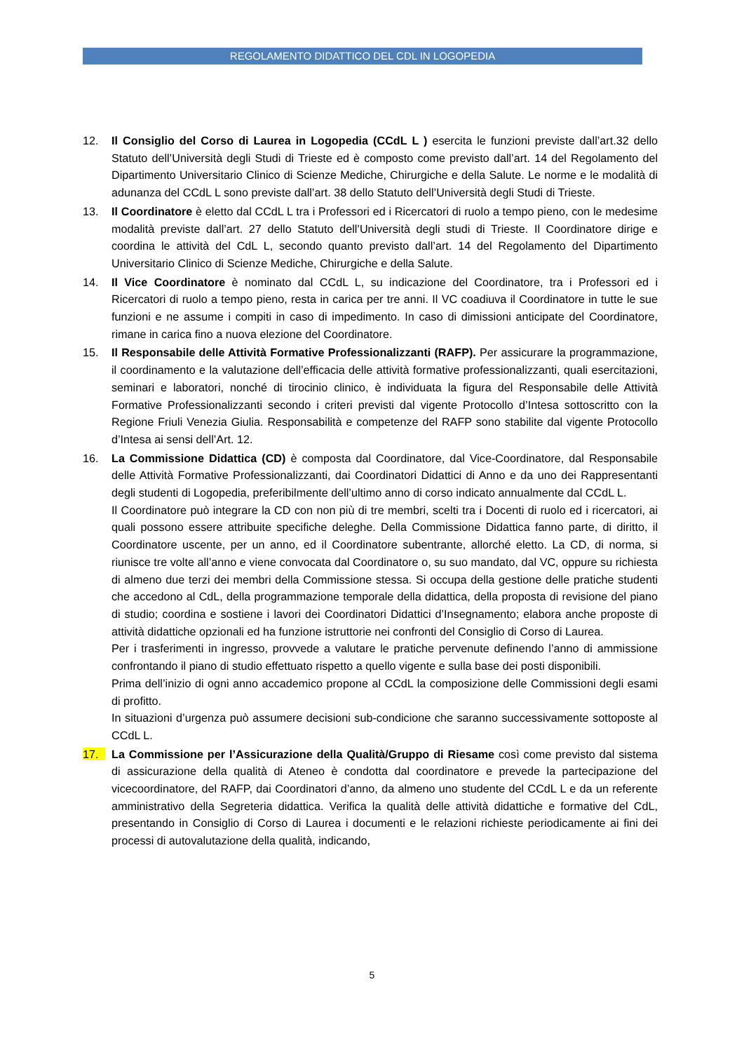REGOLAMENTO DIDATTICO DEL CDL IN LOGOPEDIA
12. Il Consiglio del Corso di Laurea in Logopedia (CCdL L ) esercita le funzioni previste dall’art.32 dello Statuto dell’Università degli Studi di Trieste ed è composto come previsto dall’art. 14 del Regolamento del Dipartimento Universitario Clinico di Scienze Mediche, Chirurgiche e della Salute. Le norme e le modalità di adunanza del CCdL L sono previste dall’art. 38 dello Statuto dell’Università degli Studi di Trieste.
13. Il Coordinatore è eletto dal CCdL L tra i Professori ed i Ricercatori di ruolo a tempo pieno, con le medesime modalità previste dall’art. 27 dello Statuto dell’Università degli studi di Trieste. Il Coordinatore dirige e coordina le attività del CdL L, secondo quanto previsto dall’art. 14 del Regolamento del Dipartimento Universitario Clinico di Scienze Mediche, Chirurgiche e della Salute.
14. Il Vice Coordinatore è nominato dal CCdL L, su indicazione del Coordinatore, tra i Professori ed i Ricercatori di ruolo a tempo pieno, resta in carica per tre anni. Il VC coadiuva il Coordinatore in tutte le sue funzioni e ne assume i compiti in caso di impedimento. In caso di dimissioni anticipate del Coordinatore, rimane in carica fino a nuova elezione del Coordinatore.
15. Il Responsabile delle Attività Formative Professionalizzanti (RAFP). Per assicurare la programmazione, il coordinamento e la valutazione dell’efficacia delle attività formative professionalizzanti, quali esercitazioni, seminari e laboratori, nonché di tirocinio clinico, è individuata la figura del Responsabile delle Attività Formative Professionalizzanti secondo i criteri previsti dal vigente Protocollo d’Intesa sottoscritto con la Regione Friuli Venezia Giulia. Responsabilità e competenze del RAFP sono stabilite dal vigente Protocollo d’Intesa ai sensi dell’Art. 12.
16. La Commissione Didattica (CD) è composta dal Coordinatore, dal Vice-Coordinatore, dal Responsabile delle Attività Formative Professionalizzanti, dai Coordinatori Didattici di Anno e da uno dei Rappresentanti degli studenti di Logopedia, preferibilmente dell’ultimo anno di corso indicato annualmente dal CCdL L.
Il Coordinatore può integrare la CD con non più di tre membri, scelti tra i Docenti di ruolo ed i ricercatori, ai quali possono essere attribuite specifiche deleghe. Della Commissione Didattica fanno parte, di diritto, il Coordinatore uscente, per un anno, ed il Coordinatore subentrante, allorché eletto. La CD, di norma, si riunisce tre volte all’anno e viene convocata dal Coordinatore o, su suo mandato, dal VC, oppure su richiesta di almeno due terzi dei membri della Commissione stessa. Si occupa della gestione delle pratiche studenti che accedono al CdL, della programmazione temporale della didattica, della proposta di revisione del piano di studio; coordina e sostiene i lavori dei Coordinatori Didattici d’Insegnamento; elabora anche proposte di attività didattiche opzionali ed ha funzione istruttorie nei confronti del Consiglio di Corso di Laurea.
Per i trasferimenti in ingresso, provvede a valutare le pratiche pervenute definendo l’anno di ammissione confrontando il piano di studio effettuato rispetto a quello vigente e sulla base dei posti disponibili.
Prima dell’inizio di ogni anno accademico propone al CCdL la composizione delle Commissioni degli esami di profitto.
In situazioni d’urgenza può assumere decisioni sub-condicione che saranno successivamente sottoposte al CCdL L.
17. La Commissione per l’Assicurazione della Qualità/Gruppo di Riesame così come previsto dal sistema di assicurazione della qualità di Ateneo è condotta dal coordinatore e prevede la partecipazione del vicecoordinatore, del RAFP, dai Coordinatori d’anno, da almeno uno studente del CCdL L e da un referente amministrativo della Segreteria didattica. Verifica la qualità delle attività didattiche e formative del CdL, presentando in Consiglio di Corso di Laurea i documenti e le relazioni richieste periodicamente ai fini dei processi di autovalutazione della qualità, indicando,
5